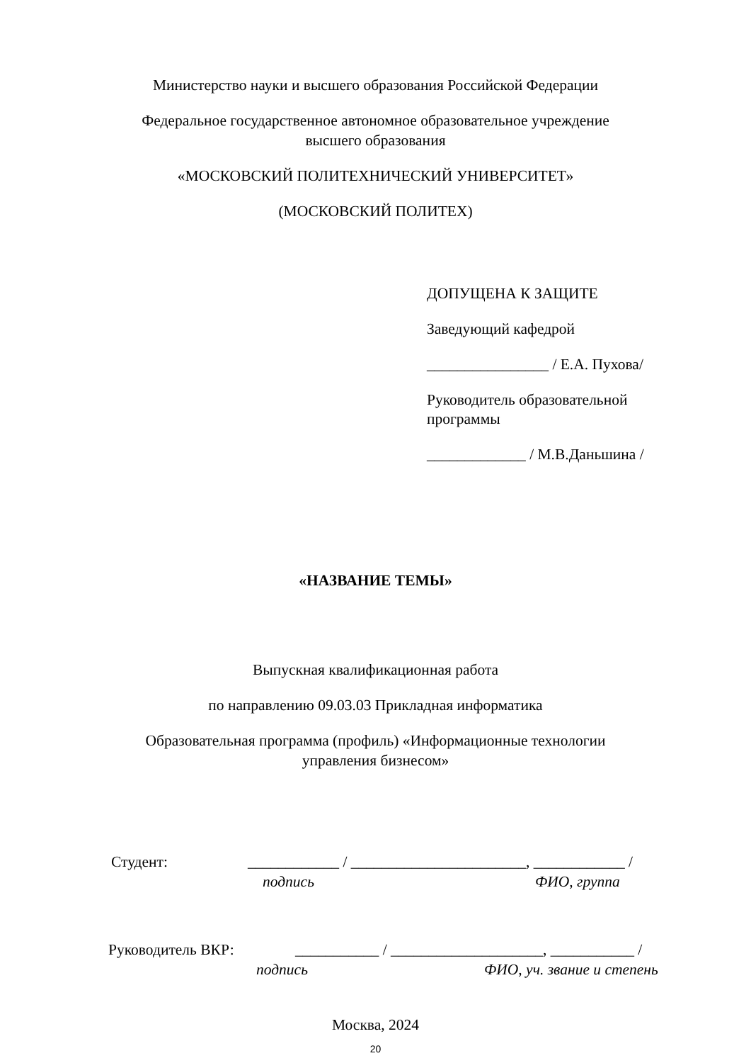Министерство науки и высшего образования Российской Федерации
Федеральное государственное автономное образовательное учреждение
высшего образования
«МОСКОВСКИЙ ПОЛИТЕХНИЧЕСКИЙ УНИВЕРСИТЕТ»
(МОСКОВСКИЙ ПОЛИТЕХ)
ДОПУЩЕНА К ЗАЩИТЕ
Заведующий кафедрой
________________ / Е.А. Пухова/
Руководитель образовательной
программы
_____________ / М.В.Даньшина /
«НАЗВАНИЕ ТЕМЫ»
Выпускная квалификационная работа
по направлению 09.03.03 Прикладная информатика
Образовательная программа (профиль) «Информационные технологии
управления бизнесом»
Студент: ____________ / _______________________, ____________ /
подпись ФИО, группа
Руководитель ВКР: ___________ / ____________________, ___________ /
подпись ФИО, уч. звание и степень
Москва, 2024
20